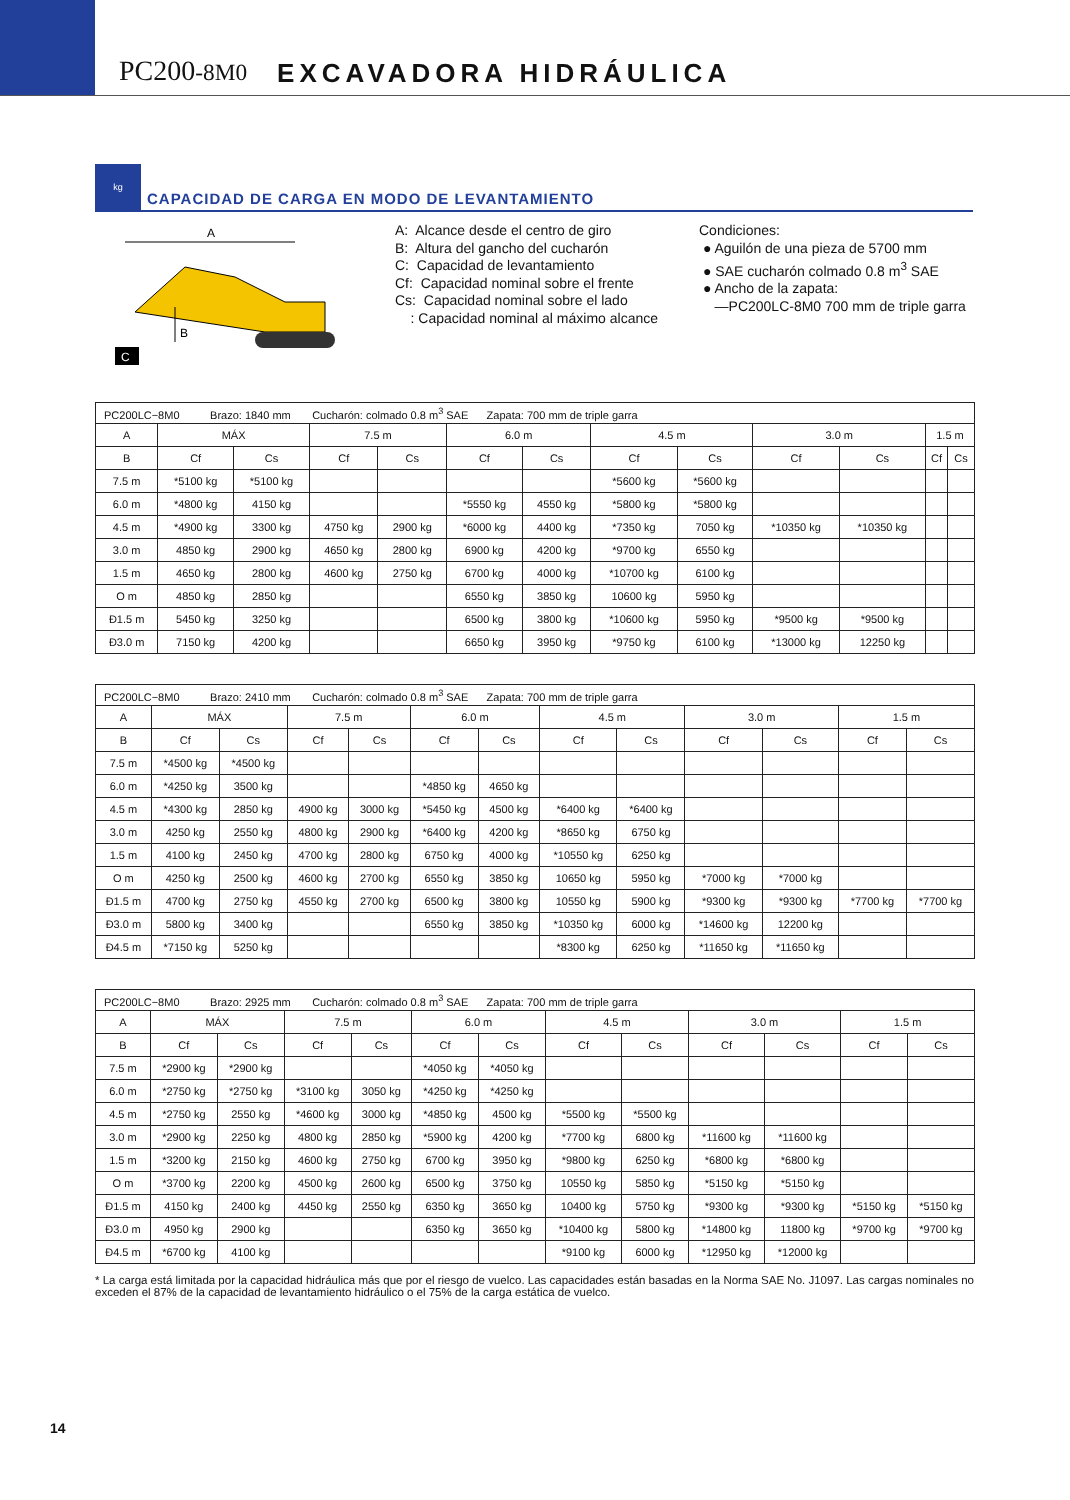PC200-8M0
EXCAVADORA HIDRÁULICA
kg
CAPACIDAD DE CARGA EN MODO DE LEVANTAMIENTO
A
B
C
A: Alcance desde el centro de giro
B: Altura del gancho del cucharón
C: Capacidad de levantamiento
Cf: Capacidad nominal sobre el frente
Cs: Capacidad nominal sobre el lado
: Capacidad nominal al máximo alcance
Condiciones:
● Aguilón de una pieza de 5700 mm
● SAE cucharón colmado 0.8 m<sup>3</sup> SAE
● Ancho de la zapata:
—PC200LC-8M0 700 mm de triple garra
| PC200LC−8M0 Brazo: 1840 mm Cucharón: colmado 0.8 m<sup>3</sup> SAE Zapata: 700 mm de triple garra | | | | | | | | | | | | |
| A | MÁX | | 7.5 m | | 6.0 m | | 4.5 m | | 3.0 m | | 1.5 m | |
| B | Cf | Cs | Cf | Cs | Cf | Cs | Cf | Cs | Cf | Cs | Cf | Cs |
| 7.5 m | *5100 kg | *5100 kg | | | | | *5600 kg | *5600 kg | | | | |
| 6.0 m | *4800 kg | 4150 kg | | | *5550 kg | 4550 kg | *5800 kg | *5800 kg | | | | |
| 4.5 m | *4900 kg | 3300 kg | 4750 kg | 2900 kg | *6000 kg | 4400 kg | *7350 kg | 7050 kg | *10350 kg | *10350 kg | | |
| 3.0 m | 4850 kg | 2900 kg | 4650 kg | 2800 kg | 6900 kg | 4200 kg | *9700 kg | 6550 kg | | | | |
| 1.5 m | 4650 kg | 2800 kg | 4600 kg | 2750 kg | 6700 kg | 4000 kg | *10700 kg | 6100 kg | | | | |
| O m | 4850 kg | 2850 kg | | | 6550 kg | 3850 kg | 10600 kg | 5950 kg | | | | |
| Ð1.5 m | 5450 kg | 3250 kg | | | 6500 kg | 3800 kg | *10600 kg | 5950 kg | *9500 kg | *9500 kg | | |
| Ð3.0 m | 7150 kg | 4200 kg | | | 6650 kg | 3950 kg | *9750 kg | 6100 kg | *13000 kg | 12250 kg | | |
| PC200LC−8M0 Brazo: 2410 mm Cucharón: colmado 0.8 m<sup>3</sup> SAE Zapata: 700 mm de triple garra | | | | | | | | | | | | |
| A | MÁX | | 7.5 m | | 6.0 m | | 4.5 m | | 3.0 m | | 1.5 m | |
| B | Cf | Cs | Cf | Cs | Cf | Cs | Cf | Cs | Cf | Cs | Cf | Cs |
| 7.5 m | *4500 kg | *4500 kg | | | | | | | | | | |
| 6.0 m | *4250 kg | 3500 kg | | | *4850 kg | 4650 kg | | | | | | |
| 4.5 m | *4300 kg | 2850 kg | 4900 kg | 3000 kg | *5450 kg | 4500 kg | *6400 kg | *6400 kg | | | | |
| 3.0 m | 4250 kg | 2550 kg | 4800 kg | 2900 kg | *6400 kg | 4200 kg | *8650 kg | 6750 kg | | | | |
| 1.5 m | 4100 kg | 2450 kg | 4700 kg | 2800 kg | 6750 kg | 4000 kg | *10550 kg | 6250 kg | | | | |
| O m | 4250 kg | 2500 kg | 4600 kg | 2700 kg | 6550 kg | 3850 kg | 10650 kg | 5950 kg | *7000 kg | *7000 kg | | |
| Ð1.5 m | 4700 kg | 2750 kg | 4550 kg | 2700 kg | 6500 kg | 3800 kg | 10550 kg | 5900 kg | *9300 kg | *9300 kg | *7700 kg | *7700 kg |
| Ð3.0 m | 5800 kg | 3400 kg | | | 6550 kg | 3850 kg | *10350 kg | 6000 kg | *14600 kg | 12200 kg | | |
| Ð4.5 m | *7150 kg | 5250 kg | | | | | *8300 kg | 6250 kg | *11650 kg | *11650 kg | | |
| PC200LC−8M0 Brazo: 2925 mm Cucharón: colmado 0.8 m<sup>3</sup> SAE Zapata: 700 mm de triple garra | | | | | | | | | | | | |
| A | MÁX | | 7.5 m | | 6.0 m | | 4.5 m | | 3.0 m | | 1.5 m | |
| B | Cf | Cs | Cf | Cs | Cf | Cs | Cf | Cs | Cf | Cs | Cf | Cs |
| 7.5 m | *2900 kg | *2900 kg | | | *4050 kg | *4050 kg | | | | | | |
| 6.0 m | *2750 kg | *2750 kg | *3100 kg | 3050 kg | *4250 kg | *4250 kg | | | | | | |
| 4.5 m | *2750 kg | 2550 kg | *4600 kg | 3000 kg | *4850 kg | 4500 kg | *5500 kg | *5500 kg | | | | |
| 3.0 m | *2900 kg | 2250 kg | 4800 kg | 2850 kg | *5900 kg | 4200 kg | *7700 kg | 6800 kg | *11600 kg | *11600 kg | | |
| 1.5 m | *3200 kg | 2150 kg | 4600 kg | 2750 kg | 6700 kg | 3950 kg | *9800 kg | 6250 kg | *6800 kg | *6800 kg | | |
| O m | *3700 kg | 2200 kg | 4500 kg | 2600 kg | 6500 kg | 3750 kg | 10550 kg | 5850 kg | *5150 kg | *5150 kg | | |
| Ð1.5 m | 4150 kg | 2400 kg | 4450 kg | 2550 kg | 6350 kg | 3650 kg | 10400 kg | 5750 kg | *9300 kg | *9300 kg | *5150 kg | *5150 kg |
| Ð3.0 m | 4950 kg | 2900 kg | | | 6350 kg | 3650 kg | *10400 kg | 5800 kg | *14800 kg | 11800 kg | *9700 kg | *9700 kg |
| Ð4.5 m | *6700 kg | 4100 kg | | | | | *9100 kg | 6000 kg | *12950 kg | *12000 kg | | |
* La carga está limitada por la capacidad hidráulica más que por el riesgo de vuelco. Las capacidades están basadas en la Norma SAE No. J1097. Las cargas nominales no exceden el 87% de la capacidad de levantamiento hidráulico o el 75% de la carga estática de vuelco.
14